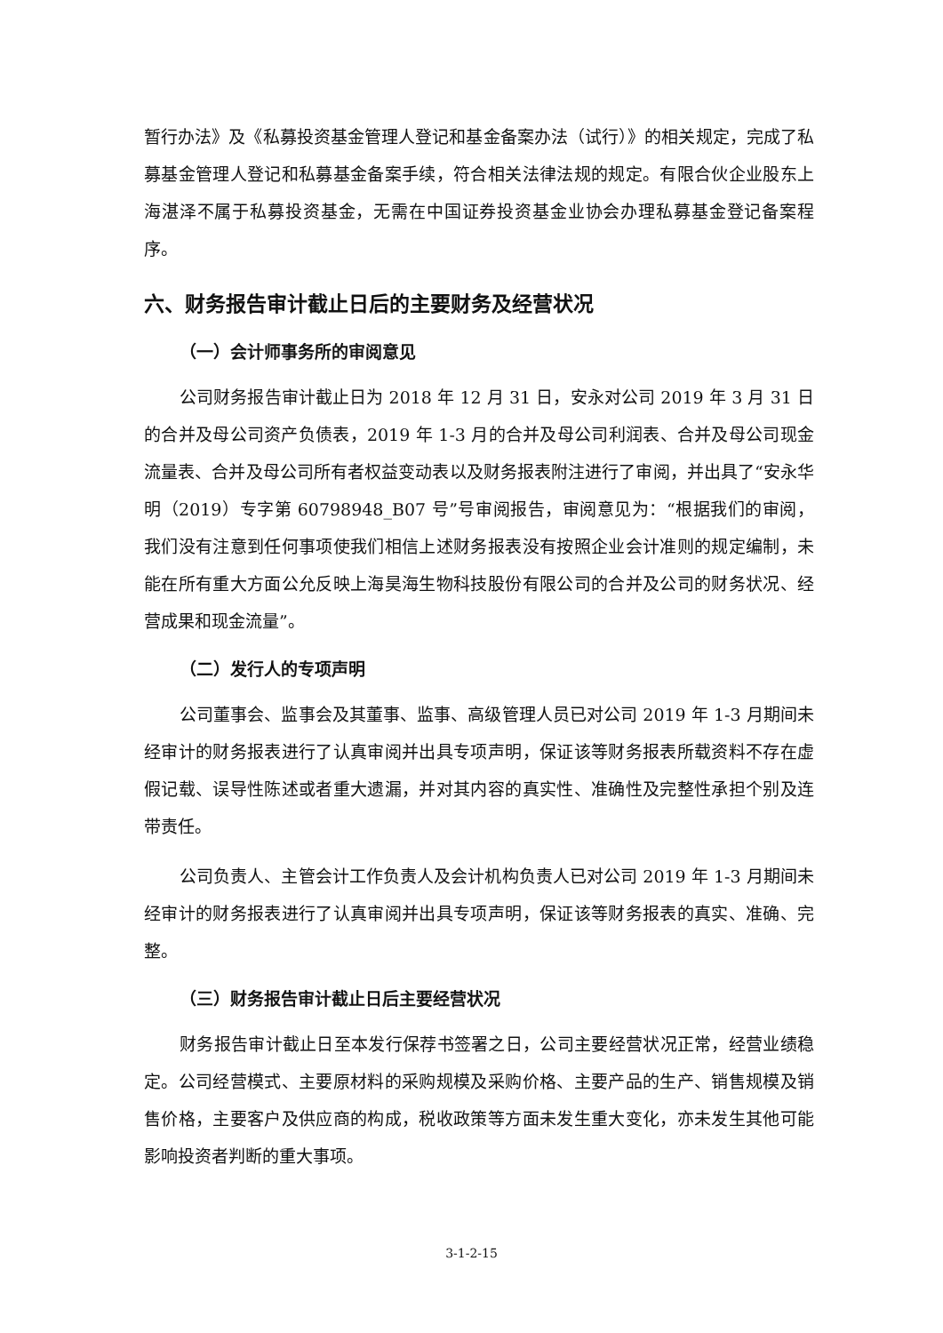暂行办法》及《私募投资基金管理人登记和基金备案办法（试行）》的相关规定，完成了私募基金管理人登记和私募基金备案手续，符合相关法律法规的规定。有限合伙企业股东上海湛泽不属于私募投资基金，无需在中国证券投资基金业协会办理私募基金登记备案程序。
六、财务报告审计截止日后的主要财务及经营状况
（一）会计师事务所的审阅意见
公司财务报告审计截止日为 2018 年 12 月 31 日，安永对公司 2019 年 3 月 31 日的合并及母公司资产负债表，2019 年 1-3 月的合并及母公司利润表、合并及母公司现金流量表、合并及母公司所有者权益变动表以及财务报表附注进行了审阅，并出具了“安永华明（2019）专字第 60798948_B07 号”号审阅报告，审阅意见为：“根据我们的审阅，我们没有注意到任何事项使我们相信上述财务报表没有按照企业会计准则的规定编制，未能在所有重大方面公允反映上海昊海生物科技股份有限公司的合并及公司的财务状况、经营成果和现金流量”。
（二）发行人的专项声明
公司董事会、监事会及其董事、监事、高级管理人员已对公司 2019 年 1-3 月期间未经审计的财务报表进行了认真审阅并出具专项声明，保证该等财务报表所载资料不存在虚假记载、误导性陈述或者重大遗漏，并对其内容的真实性、准确性及完整性承担个别及连带责任。
公司负责人、主管会计工作负责人及会计机构负责人已对公司 2019 年 1-3 月期间未经审计的财务报表进行了认真审阅并出具专项声明，保证该等财务报表的真实、准确、完整。
（三）财务报告审计截止日后主要经营状况
财务报告审计截止日至本发行保荐书签署之日，公司主要经营状况正常，经营业绩稳定。公司经营模式、主要原材料的采购规模及采购价格、主要产品的生产、销售规模及销售价格，主要客户及供应商的构成，税收政策等方面未发生重大变化，亦未发生其他可能影响投资者判断的重大事项。
3-1-2-15